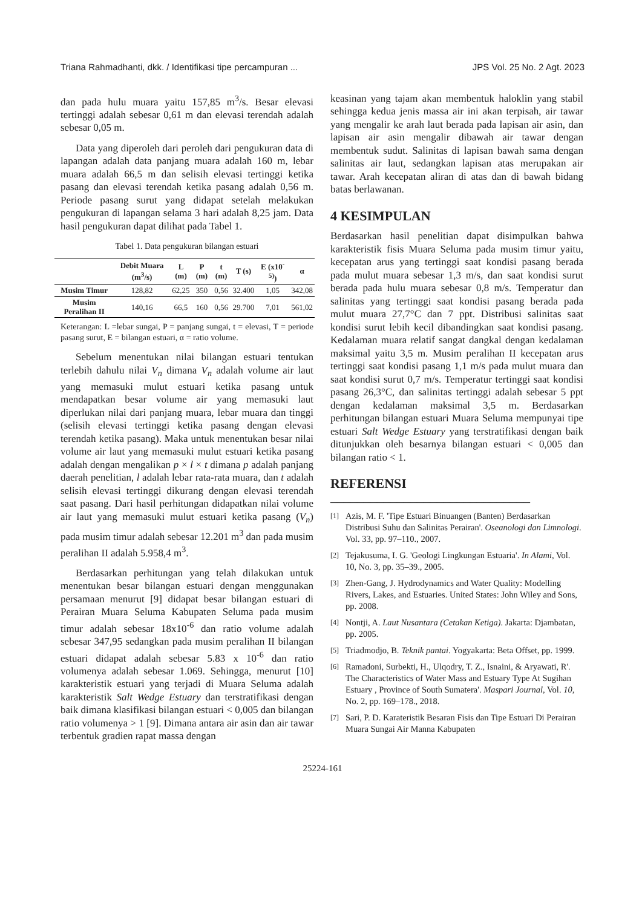Triana Rahmadhanti, dkk. / Identifikasi tipe percampuran ... JPS Vol. 25 No. 2 Agt. 2023
dan pada hulu muara yaitu 157,85 m<sup>3</sup>/s. Besar elevasi tertinggi adalah sebesar 0,61 m dan elevasi terendah adalah sebesar 0,05 m.
Data yang diperoleh dari peroleh dari pengukuran data di lapangan adalah data panjang muara adalah 160 m, lebar muara adalah 66,5 m dan selisih elevasi tertinggi ketika pasang dan elevasi terendah ketika pasang adalah 0,56 m. Periode pasang surut yang didapat setelah melakukan pengukuran di lapangan selama 3 hari adalah 8,25 jam. Data hasil pengukuran dapat dilihat pada Tabel 1.
Tabel 1. Data pengukuran bilangan estuari
| | Debit Muara (m<sup>3</sup>/s) | L (m) | P (m) | t (m) | T (s) | E (x10<sup>-5)</sup>) | α |
| --- | --- | --- | --- | --- | --- | --- | --- |
| Musim Timur | 128,82 | 62,25 | 350 | 0,56 | 32.400 | 1,05 | 342,08 |
| Musim Peralihan II | 140,16 | 66,5 | 160 | 0,56 | 29.700 | 7,01 | 561,02 |
Keterangan: L =lebar sungai, P = panjang sungai, t = elevasi, T = periode pasang surut, E = bilangan estuari, α = ratio volume.
Sebelum menentukan nilai bilangan estuari tentukan terlebih dahulu nilai V<sub>n</sub> dimana V<sub>n</sub> adalah volume air laut yang memasuki mulut estuari ketika pasang untuk mendapatkan besar volume air yang memasuki laut diperlukan nilai dari panjang muara, lebar muara dan tinggi (selisih elevasi tertinggi ketika pasang dengan elevasi terendah ketika pasang). Maka untuk menentukan besar nilai volume air laut yang memasuki mulut estuari ketika pasang adalah dengan mengalikan p × l × t dimana p adalah panjang daerah penelitian, l adalah lebar rata-rata muara, dan t adalah selisih elevasi tertinggi dikurang dengan elevasi terendah saat pasang. Dari hasil perhitungan didapatkan nilai volume air laut yang memasuki mulut estuari ketika pasang (V<sub>n</sub>) pada musim timur adalah sebesar 12.201 m<sup>3</sup> dan pada musim peralihan II adalah 5.958,4 m<sup>3</sup>.
Berdasarkan perhitungan yang telah dilakukan untuk menentukan besar bilangan estuari dengan menggunakan persamaan menurut [9] didapat besar bilangan estuari di Perairan Muara Seluma Kabupaten Seluma pada musim timur adalah sebesar 18x10<sup>-6</sup> dan ratio volume adalah sebesar 347,95 sedangkan pada musim peralihan II bilangan estuari didapat adalah sebesar 5.83 x 10<sup>-6</sup> dan ratio volumenya adalah sebesar 1.069. Sehingga, menurut [10] karakteristik estuari yang terjadi di Muara Seluma adalah karakteristik Salt Wedge Estuary dan terstratifikasi dengan baik dimana klasifikasi bilangan estuari < 0,005 dan bilangan ratio volumenya > 1 [9]. Dimana antara air asin dan air tawar terbentuk gradien rapat massa dengan
keasinan yang tajam akan membentuk haloklin yang stabil sehingga kedua jenis massa air ini akan terpisah, air tawar yang mengalir ke arah laut berada pada lapisan air asin, dan lapisan air asin mengalir dibawah air tawar dengan membentuk sudut. Salinitas di lapisan bawah sama dengan salinitas air laut, sedangkan lapisan atas merupakan air tawar. Arah kecepatan aliran di atas dan di bawah bidang batas berlawanan.
4 KESIMPULAN
Berdasarkan hasil penelitian dapat disimpulkan bahwa karakteristik fisis Muara Seluma pada musim timur yaitu, kecepatan arus yang tertinggi saat kondisi pasang berada pada mulut muara sebesar 1,3 m/s, dan saat kondisi surut berada pada hulu muara sebesar 0,8 m/s. Temperatur dan salinitas yang tertinggi saat kondisi pasang berada pada mulut muara 27,7°C dan 7 ppt. Distribusi salinitas saat kondisi surut lebih kecil dibandingkan saat kondisi pasang. Kedalaman muara relatif sangat dangkal dengan kedalaman maksimal yaitu 3,5 m. Musim peralihan II kecepatan arus tertinggi saat kondisi pasang 1,1 m/s pada mulut muara dan saat kondisi surut 0,7 m/s. Temperatur tertinggi saat kondisi pasang 26,3°C, dan salinitas tertinggi adalah sebesar 5 ppt dengan kedalaman maksimal 3,5 m. Berdasarkan perhitungan bilangan estuari Muara Seluma mempunyai tipe estuari Salt Wedge Estuary yang terstratifikasi dengan baik ditunjukkan oleh besarnya bilangan estuari < 0,005 dan bilangan ratio < 1.
REFERENSI ______________________________
<sup>[1]</sup> Azis, M. F. 'Tipe Estuari Binuangen (Banten) Berdasarkan Distribusi Suhu dan Salinitas Perairan'. Oseanologi dan Limnologi. Vol. 33, pp. 97–110., 2007.
<sup>[2]</sup> Tejakusuma, I. G. 'Geologi Lingkungan Estuaria'. In Alami, Vol. 10, No. 3, pp. 35–39., 2005.
<sup>[3]</sup> Zhen-Gang, J. Hydrodynamics and Water Quality: Modelling Rivers, Lakes, and Estuaries. United States: John Wiley and Sons, pp. 2008.
<sup>[4]</sup> Nontji, A. Laut Nusantara (Cetakan Ketiga). Jakarta: Djambatan, pp. 2005.
<sup>[5]</sup> Triadmodjo, B. Teknik pantai. Yogyakarta: Beta Offset, pp. 1999.
<sup>[6]</sup> Ramadoni, Surbekti, H., Ulqodry, T. Z., Isnaini, & Aryawati, R'. The Characteristics of Water Mass and Estuary Type At Sugihan Estuary , Province of South Sumatera'. Maspari Journal, Vol. 10, No. 2, pp. 169–178., 2018.
<sup>[7]</sup> Sari, P. D. Karateristik Besaran Fisis dan Tipe Estuari Di Perairan Muara Sungai Air Manna Kabupaten
25224-161